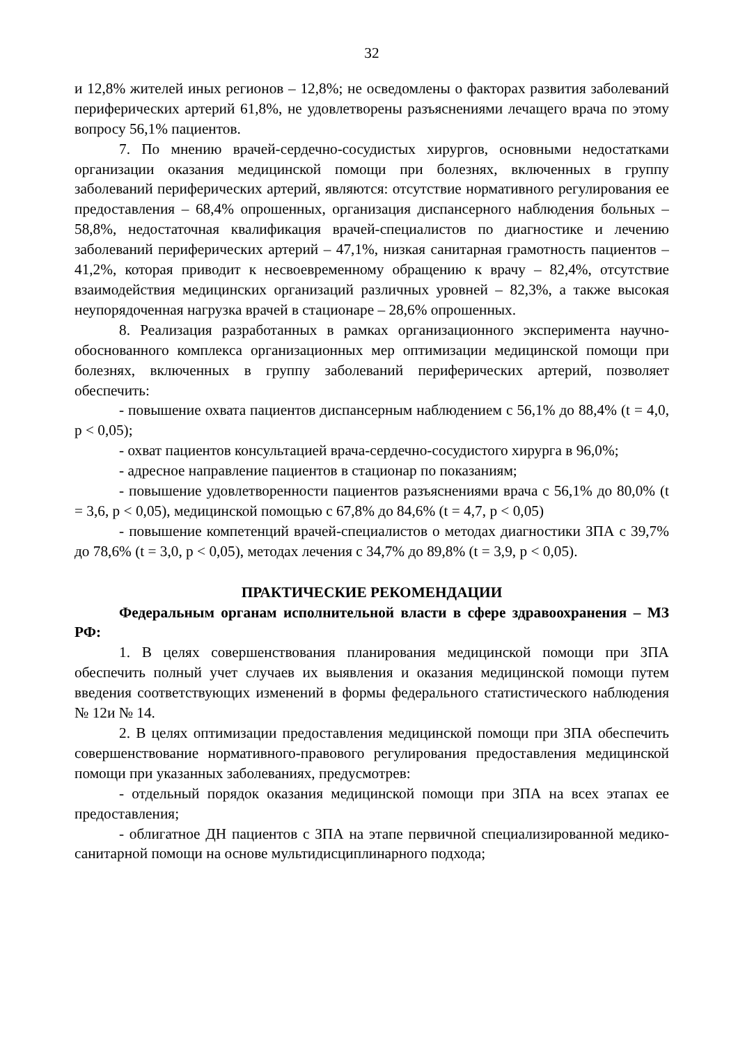32
и 12,8% жителей иных регионов – 12,8%; не осведомлены о факторах развития заболеваний периферических артерий 61,8%, не удовлетворены разъяснениями лечащего врача по этому вопросу 56,1% пациентов.
7. По мнению врачей-сердечно-сосудистых хирургов, основными недостатками организации оказания медицинской помощи при болезнях, включенных в группу заболеваний периферических артерий, являются: отсутствие нормативного регулирования ее предоставления – 68,4% опрошенных, организация диспансерного наблюдения больных – 58,8%, недостаточная квалификация врачей-специалистов по диагностике и лечению заболеваний периферических артерий – 47,1%, низкая санитарная грамотность пациентов – 41,2%, которая приводит к несвоевременному обращению к врачу – 82,4%, отсутствие взаимодействия медицинских организаций различных уровней – 82,3%, а также высокая неупорядоченная нагрузка врачей в стационаре – 28,6% опрошенных.
8. Реализация разработанных в рамках организационного эксперимента научно-обоснованного комплекса организационных мер оптимизации медицинской помощи при болезнях, включенных в группу заболеваний периферических артерий, позволяет обеспечить:
- повышение охвата пациентов диспансерным наблюдением с 56,1% до 88,4% (t = 4,0, p < 0,05);
- охват пациентов консультацией врача-сердечно-сосудистого хирурга в 96,0%;
- адресное направление пациентов в стационар по показаниям;
- повышение удовлетворенности пациентов разъяснениями врача с 56,1% до 80,0% (t = 3,6, p < 0,05), медицинской помощью с 67,8% до 84,6% (t = 4,7, p < 0,05)
- повышение компетенций врачей-специалистов о методах диагностики ЗПА с 39,7% до 78,6% (t = 3,0, p < 0,05), методах лечения с 34,7% до 89,8% (t = 3,9, p < 0,05).
ПРАКТИЧЕСКИЕ РЕКОМЕНДАЦИИ
Федеральным органам исполнительной власти в сфере здравоохранения – МЗ РФ:
1. В целях совершенствования планирования медицинской помощи при ЗПА обеспечить полный учет случаев их выявления и оказания медицинской помощи путем введения соответствующих изменений в формы федерального статистического наблюдения № 12и № 14.
2. В целях оптимизации предоставления медицинской помощи при ЗПА обеспечить совершенствование нормативного-правового регулирования предоставления медицинской помощи при указанных заболеваниях, предусмотрев:
- отдельный порядок оказания медицинской помощи при ЗПА на всех этапах ее предоставления;
- облигатное ДН пациентов с ЗПА на этапе первичной специализированной медико-санитарной помощи на основе мультидисциплинарного подхода;